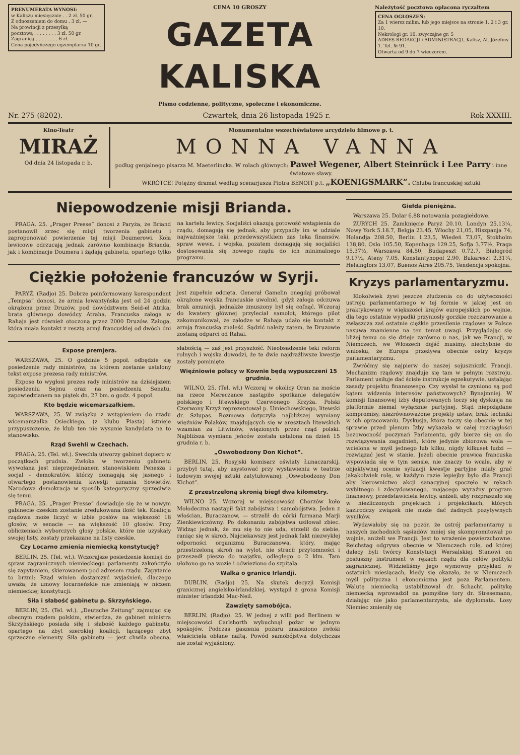PRENUMERATA WYNOSI:
w Kaliszu miesięcznie . . 2 zł. 50 gr.
Z odnoszeniem do domu . 3 zł. —
Na prowincji z przesyłką
pocztową . . . . . . . . 3 zł. 50 gr.
Zagranicą . . . . . . . . 6 zł. —
Cena pojedyńczego egzemplarza 10 gr.
CENA 10 GROSZY
GAZETA KALISKA
Pismo codzienne, polityczne, społeczne i ekonomiczne.
Należytość pocztowa opłacona ryczałtem
CENA OGŁOSZEŃ:
Za 1 wiersz milim. lub jego miejsce na stronie 1, 2 i 3 gr. 10.
Nekrologi gr. 10, zwyczajne gr. 5
ADRES REDAKCJI i ADMINISTRACJI, Kalisz, Al. Józefiny 1. Tel. № 91.
Otwarta od 9 do 7 wieczorem.
Nr. 275 (8202). Czwartek, dnia 26 listopada 1925 r. Rok XXXIII.
Kino-Teatr
MIRAŻ
Od dnia 24 listopada r. b.
Monumentalne wszechświatowe arcydzieło filmowe p. t.
MONNA VANNA
podług genjalnego pisarza M. Maeterlincka. W rolach głównych: Paweł Wegener, Albert Steinrück i Lee Parry i inne światowe sławy.
WKRÓTCE! Potężny dramat według scenarjusza Piotra BENOIT p.t. „KOENIGSMARK”. Chluba francuskiej sztuki
Niepowodzenie misji Brianda.
PRAGA. 25. „Prager Presse” donosi z Paryża, że Briand postanowił zrzec się misji tworzenia gabinetu i zaproponować powierzenie tej misji Doumerowi. Koła lewicowe odrzucają jednak zarówno kombinacje Brianda, jak i kombinacje Doumera i żądają gabinetu, opartego tylko na kartelu lewicy. Socjaliści okazują gotowość wstąpienia do rządu, domagają się jednak, aby przypadły im w udziale najważniejsze teki, przedewszystkiem zas teka finansów, spraw wewn. i wojska, pozatem domagają się socjaliści dostosowania się nowego rządu do ich minimalnego programu.
Ciężkie położenie francuzów w Syrji.
PARYŻ. (Radjo) 25. Dobrze poinformowany korespondent „Tempsa” donosi, że armia lewantyńska jest od 24 godzin okrążona przez Druzów, pod dowództwem Seid-el Atrika, brata głównego dowódcy Atraha. Francuska załoga w Rahaja jest również otoczoną przez 2000 Druzów. Załoga, która miała kontakt z resztą armji francuskiej od dwóch dni jest zupełnie odcięta. Generał Gamelin onegdaj próbował okrążone wojska francuskie uwolnić, gdyż załoga odczuwa brak amunicji, jednakże zmuszony był się cofnąć. Wczoraj do kwatery głównej przyleciał samolot, którego pilot zakomunikował, że załodze w Rahaja udało się kontakt z armją francuską znaleść. Sądzić należy zatem, że Druzowie zostaną odparci od Rahai.
Expose premjera.
WARSZAWA, 25. O godzinie 5 popoł. odbędzie się posiedzenie rady ministrów, na którem zostanie ustalony tekst expose prezesa rady ministrów.
Expose to wygłosi prezes rady ministrów na dzisiejszem posiedzeniu Sejmu oraz na posiedzeniu Senatu, zapowiedzianem na piątek dn. 27 bm. o godz. 4 popoł.
Kto będzie wicemarszałkiem.
WARSZAWA, 25. W związku z wstąpieniem do rządu wicemarszałka Osieckiego, (z klubu Piasta) istnieje przypuszczenie, że klub ten nie wysunie kandydata na to stanowisko.
Rząd Swehli w Czechach.
PRAGA, 25. (Tel. wł.). Swechla utworzy gabinet dopiero w początkach grudnia. Zwłoka w tworzeniu gabinetu wywołana jest nieprzejednanem stanowiskiem Penesza i socjal - demokratów, którzy domagają się jasnego i otwartego postanowienia kwestji uznania Sowietów. Narodowa demokracja w sposób kategoryczny sprzeciwia się temu.
PRAGA. 25. „Prager Presse” dowiaduje się że w nowym gabinecie czeskim zostanie zredukowana ilość tek. Koalicja rządowa może liczyć w izbie posłów na większość 18 głosów, w senacie — na większość 10 głosów. Przy obliczeniach wyborczych głosy polskie, które nie uzyskały swojej listy, zostały przekazane na listy czeskie.
Czy Locarno zmienia niemiecką konstytucję?
BERLIN, 25. (Tel. wł.). Wczorajsze posiedzenie komisji do spraw zagranicznych niemieckiego parlamentu zakończyło się zapytaniem, skierowanem pod adresem rządu. Zapytanie to brzmi: Rząd winien dostarczyć wyjaśnień, dlaczego uważa, że umowy locarneńskie nie zmieniają w niczem niemieckiej konstytucji.
Siła i słabość gabinetu p. Skrzyńskiego.
BERLIN, 25. (Tel. wł.). „Deutsche Zeitung” zajmując się obecnym rządem polskim, stwierdza, że gabinet ministra Skrzyńskiego posiada siłę i słabość każdego gabinetu, opartego na zbyt szerokiej koalicji, łączącego zbyt sprzeczne elementy. Siła gabinetu — jest chwila obecna, słabością — zaś jest przyszłość. Nieobsadzenie teki reform rolnych i wojska dowodzi, że te dwie najdrażliwsze kwestje zostały pominięte.
Więźniowie polscy w Kownie będą wypuszczeni 15 grudnia.
WILNO, 25. (Tel. wł.) Wczoraj w okolicy Oran na moście na rzece Mereczance nastąpiło spotkanie delegatów polskiego i litewskiego Czerwonego Krzyża. Polski Czerwony Krzyż reprezentował p. Umiechowskiego, litewski dr. Szlupas. Rozmowa dotyczyła najbliższej wymiany więźniów Polaków, znajdujących się w aresztach litewskich wzamian za Litwinów, więzionych przez rząd polski. Najbliższa wymiana jeńców została ustalona na dzień 15 grudnia r. b.
„Oswobodzony Don Kichot”.
BERLIN, 25. Rosyjski komisarz oświaty Łunaczarskij, przybył tutaj, aby asystować przy wystawieniu w teatrze ludowym swojej sztuki zatytułowanej: „Oswobodzony Don Kichot”.
Z przestrzeloną skronią biegł dwa kilometry.
WILNO 25. Wczoraj w miejscowości Chorzów koło Mołodeczna nastąpił fakt zabójstwa i samobójstwa. Jeden z włościan, Buraczanow, — strzelił do córki furmana Marji Zienkiewiczówny. Po dokonaniu zabójstwa usiłował zbiec. Widząc jednak, że mu się to nie uda, strzelił do siebie, raniąc się w skroń. Najciekawszy jest jednak fakt niezwykłej odporności organizmu Buraczanowa, który, mając przestrzeloną skroń na wylot, nie stracił przytomności i przeszedł pieszo do majątku, odległego o 2 klm. Tam ułożono go na wozie i odwieziono do szpitala.
Walka o granice Irlandji.
DUBLIN. (Radjo) 25. Na skutek decyzji Komisji granicznej angielsko-irlandzkiej, wystąpił z grona Komisji minister irlandzki Mac-Neil.
Zawzięty samobójca.
BERLIN. (Radjo). 25. W jednej z willi pod Berlinem w miejscowości Carlshorth wybuchnął pożar w jednym spokojów. Podczas gaszenia pożaru znaleziono zwłoki właściciela oblane naftą. Powód samobójstwa dotychczas nie został wyjaśniony.
Giełda pieniężna.
Warszawa 25. Dolar 6.88 notowania pozagiełdowe.
ZURYCH 25. Zamknięcie Paryż 20.10, Londyn 25.13¼, Nowy York 5.18.7, Belgja 23.45, Włochy 21,05, Hiszpanja 74, Holandja 208.50, Berlin 1.23.5, Wiedeń 73,07, Stokholm 138,80, Oslo 105.50, Kopenhaga 129.25, Sofja 3.77½, Praga 15.37½, Warszawa 84.50, Budapeszt 0.72.7, Białogród 9.17½, Ateny 7.05, Konstantynopol 2.90, Bukareszt 2.31¼, Helsingfors 13,07, Buenos Aires 205.75, Tendencja spokojna.
Kryzys parlamentaryzmu.
Klokolwiek żywi jeszcze złudzenia co do użyteczności ustroju parlamentarnego w tej formie w jakiej jest on praktykowany w większości krajów europejskich po wojnie, dla tego ostatnie wypadki przyniosły gorzkie rozczarowanie a zwłaszcza zaś ostatnie ciężkie przesilenie rządowe w Polsce nasuwa znamienne na ten temat uwagi. Przyglądając się bliżej temu co się dzieje zarówno u nas, jak we Francji, w Niemczech, we Włoszech dojść musimy, niechybnie do wniosku, że Europa przeżywa obecnie ostry kryzys parlamentaryzmu.
Zwróćmy się najpierw do naszej sojuszniczki Francji. Mechanizm rządowy znajduje się tam w pełnym rozstroju. Parlament usiłuje dać ścisłe instrukcje egzekutywie, ustalając zasady projektu finansowego. Czy wysłał te czyniono są pod kątem widzenia interesów państwowych? Bynajmniej. W komisji finansowej izby deputowanych toczy się dyskusja na platformie niemal wyłącznie partyjnej. Stąd niepożądane kompromisy, niezrównoważone projekty ustaw, brak techniki w ich opracowaniu. Dyskusja, która toczy się obecnie w tej sprawie przed plenum Izby wykazała w całej rozciągłości bezowocność poczynań Parlamentu, gdy bierze się on do rozwiązywania zagadnień, które jedynie zbiorowa wola — wcielona w myśl jednego lub kilku, nigdy kilkuset ludzi — rozwiązać jest w stanie. Jeżeli obecnie prawica francuska wypowiada się w tym sensie, nie znaczy to wcale, aby w objektywnej ocenie sytuacji kwestje partyjne miały grać jakąkolwiek rolę, w każdym razie lepiejby było dla Francji aby kierownictwo akcji sanacyjnej spoczęło w rękach wybitnego i zdecydowanego, mającego wyraźny program finansowy, przedstawiciela lewicy, aniżeli, aby rozpraszało się w niezliczonych projektach i projekcikach, których kazirodczy związek nie może dać żadnych pozytywnych wyników.
Wydawałoby się na pozór, że ustrój parlamentarny u naszych zachodnich sąsiadów mniej się skompromitował po wojnie, aniżeli we Francji. Jest to wrażenie powierzchowne. Reichstag odgrywa obecnie w Niemczech rolę, od której dalecy byli twórcy Konstytucji Wersalskiej. Stanowi on posłuszny instrument w rękach rządu dla celów polityki zagranicznej. Widzieliśmy jego wymowny przykład w ostatnich miesiącach, kiedy się okazało, że w Niemczech myśl polityczna i ekonomiczna jest poza Parlamentem. Walutę niemiecką ustabilizował dr. Schacht, politykę niemiecką wprowadził na pomyślne tory dr. Stresemann, działając nie jako parlamentarzysta, ale dyplomata. Losy Niemiec zmieniły się